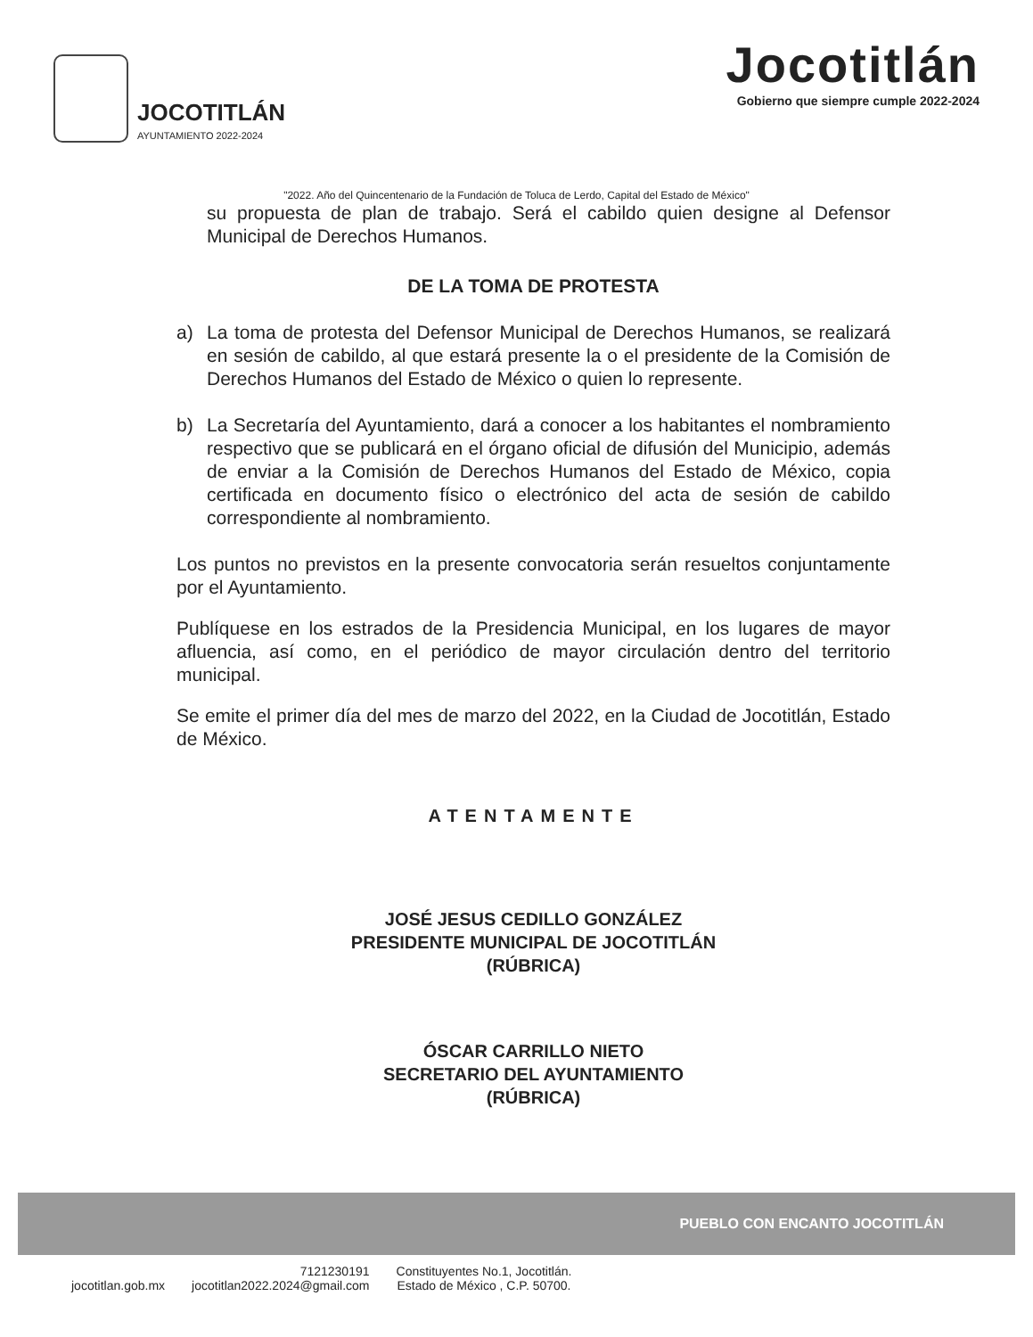JOCOTITLÁN
AYUNTAMIENTO 2022-2024
Jocotitlán
Gobierno que siempre cumple 2022-2024
"2022. Año del Quincentenario de la Fundación de Toluca de Lerdo, Capital del Estado de México"
su propuesta de plan de trabajo. Será el cabildo quien designe al Defensor Municipal de Derechos Humanos.
DE LA TOMA DE PROTESTA
a) La toma de protesta del Defensor Municipal de Derechos Humanos, se realizará en sesión de cabildo, al que estará presente la o el presidente de la Comisión de Derechos Humanos del Estado de México o quien lo represente.
b) La Secretaría del Ayuntamiento, dará a conocer a los habitantes el nombramiento respectivo que se publicará en el órgano oficial de difusión del Municipio, además de enviar a la Comisión de Derechos Humanos del Estado de México, copia certificada en documento físico o electrónico del acta de sesión de cabildo correspondiente al nombramiento.
Los puntos no previstos en la presente convocatoria serán resueltos conjuntamente por el Ayuntamiento.
Publíquese en los estrados de la Presidencia Municipal, en los lugares de mayor afluencia, así como, en el periódico de mayor circulación dentro del territorio municipal.
Se emite el primer día del mes de marzo del 2022, en la Ciudad de Jocotitlán, Estado de México.
ATENTAMENTE
JOSÉ JESUS CEDILLO GONZÁLEZ
PRESIDENTE MUNICIPAL DE JOCOTITLÁN
(RÚBRICA)
ÓSCAR CARRILLO NIETO
SECRETARIO DEL AYUNTAMIENTO
(RÚBRICA)
PUEBLO CON ENCANTO JOCOTITLÁN
jocotitlan.gob.mx 7121230191
jocotitlan2022.2024@gmail.com Constituyentes No.1, Jocotitlán.
Estado de México , C.P. 50700.